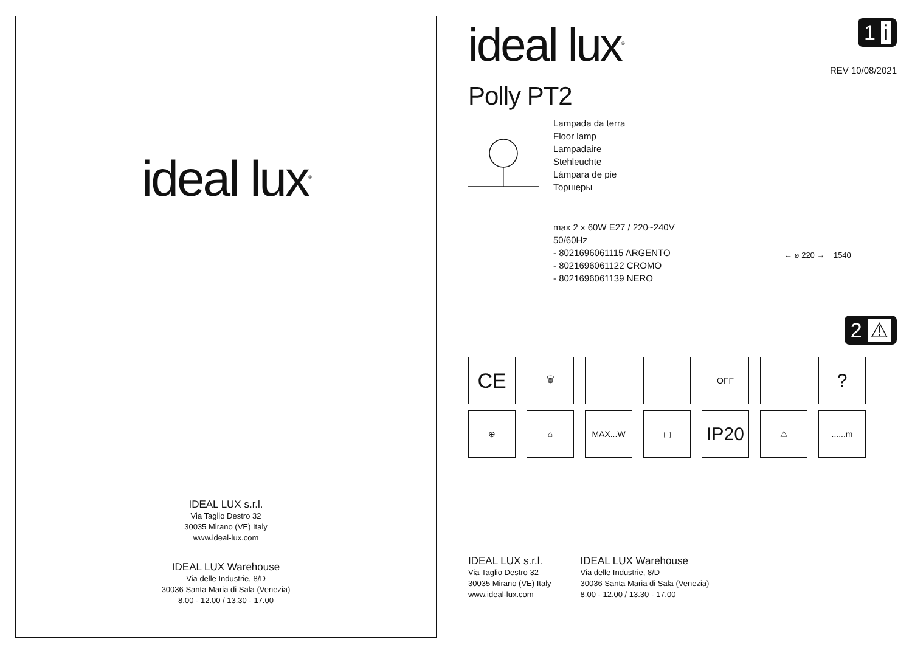ideal lux<sup>®</sup>
IDEAL LUX s.r.l.
Via Taglio Destro 32
30035 Mirano (VE) Italy
www.ideal-lux.com
IDEAL LUX Warehouse
Via delle Industrie, 8/D
30036 Santa Maria di Sala (Venezia)
8.00 - 12.00 / 13.30 - 17.00
ideal lux<sup>®</sup>
1 i
REV 10/08/2021
Polly PT2
Lampada da terra
Floor lamp
Lampadaire
Stehleuchte
Lámpara de pie
Торшеры
max 2 x 60W E27 / 220~240V
50/60Hz
- 8021696061115 ARGENTO
- 8021696061122 CROMO
- 8021696061139 NERO
← ø 220 → 1540
2 ⚠
CE
🗑
OFF
?
⊕
⌂
MAX...W
▢
IP20
⚠
......m
IDEAL LUX s.r.l.
Via Taglio Destro 32
30035 Mirano (VE) Italy
www.ideal-lux.com
IDEAL LUX Warehouse
Via delle Industrie, 8/D
30036 Santa Maria di Sala (Venezia)
8.00 - 12.00 / 13.30 - 17.00